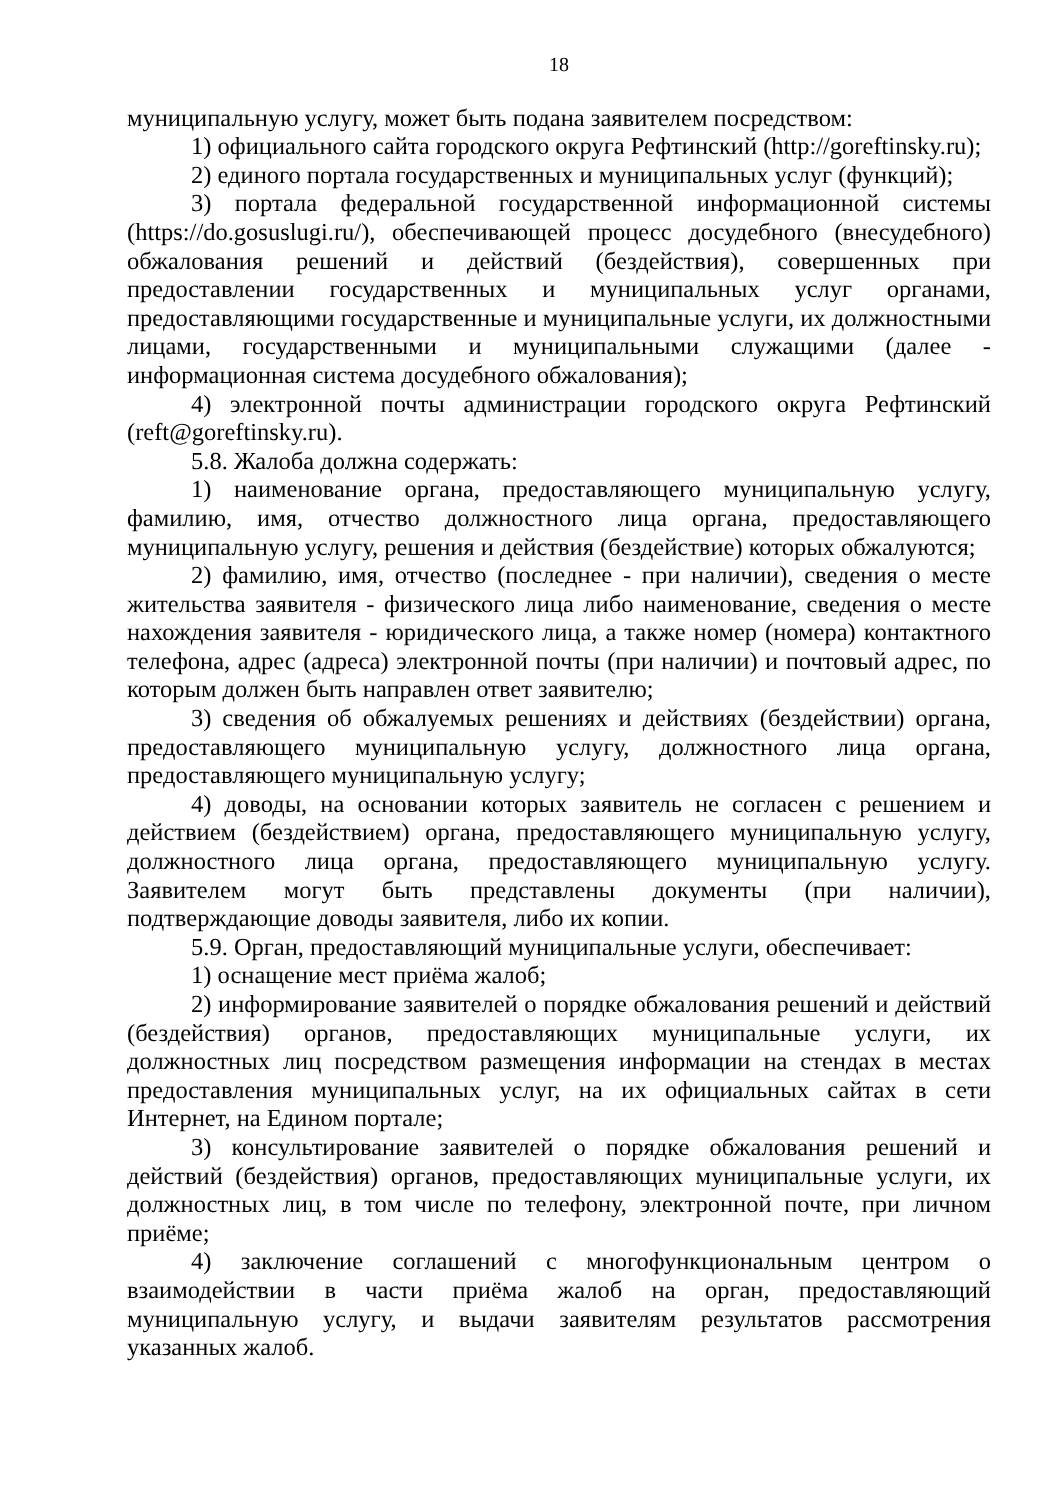18
муниципальную услугу, может быть подана заявителем посредством:
1) официального сайта городского округа Рефтинский (http://goreftinsky.ru);
2) единого портала государственных и муниципальных услуг (функций);
3) портала федеральной государственной информационной системы (https://do.gosuslugi.ru/), обеспечивающей процесс досудебного (внесудебного) обжалования решений и действий (бездействия), совершенных при предоставлении государственных и муниципальных услуг органами, предоставляющими государственные и муниципальные услуги, их должностными лицами, государственными и муниципальными служащими (далее - информационная система досудебного обжалования);
4) электронной почты администрации городского округа Рефтинский (reft@goreftinsky.ru).
5.8. Жалоба должна содержать:
1) наименование органа, предоставляющего муниципальную услугу, фамилию, имя, отчество должностного лица органа, предоставляющего муниципальную услугу, решения и действия (бездействие) которых обжалуются;
2) фамилию, имя, отчество (последнее - при наличии), сведения о месте жительства заявителя - физического лица либо наименование, сведения о месте нахождения заявителя - юридического лица, а также номер (номера) контактного телефона, адрес (адреса) электронной почты (при наличии) и почтовый адрес, по которым должен быть направлен ответ заявителю;
3) сведения об обжалуемых решениях и действиях (бездействии) органа, предоставляющего муниципальную услугу, должностного лица органа, предоставляющего муниципальную услугу;
4) доводы, на основании которых заявитель не согласен с решением и действием (бездействием) органа, предоставляющего муниципальную услугу, должностного лица органа, предоставляющего муниципальную услугу. Заявителем могут быть представлены документы (при наличии), подтверждающие доводы заявителя, либо их копии.
5.9. Орган, предоставляющий муниципальные услуги, обеспечивает:
1) оснащение мест приёма жалоб;
2) информирование заявителей о порядке обжалования решений и действий (бездействия) органов, предоставляющих муниципальные услуги, их должностных лиц посредством размещения информации на стендах в местах предоставления муниципальных услуг, на их официальных сайтах в сети Интернет, на Едином портале;
3) консультирование заявителей о порядке обжалования решений и действий (бездействия) органов, предоставляющих муниципальные услуги, их должностных лиц, в том числе по телефону, электронной почте, при личном приёме;
4) заключение соглашений с многофункциональным центром о взаимодействии в части приёма жалоб на орган, предоставляющий муниципальную услугу, и выдачи заявителям результатов рассмотрения указанных жалоб.